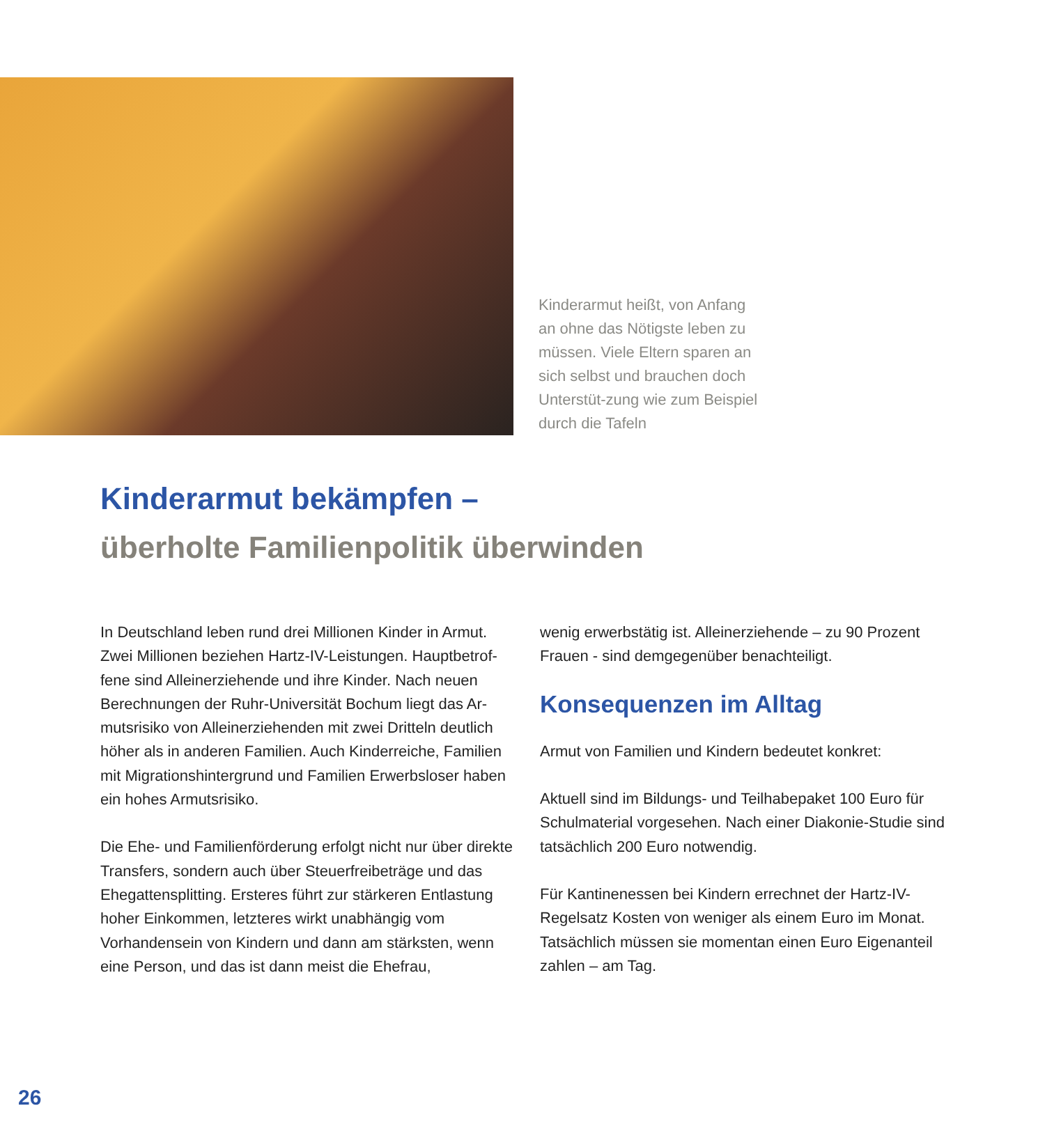Kinderarmut heißt, von Anfang an ohne das Nötigste leben zu müssen. Viele Eltern sparen an sich selbst und brauchen doch Unterstüt-zung wie zum Beispiel durch die Tafeln
Kinderarmut bekämpfen –
überholte Familienpolitik überwinden
In Deutschland leben rund drei Millionen Kinder in Armut. Zwei Millionen beziehen Hartz-IV-Leistungen. Hauptbetrof-fene sind Alleinerziehende und ihre Kinder. Nach neuen Berechnungen der Ruhr-Universität Bochum liegt das Ar-mutsrisiko von Alleinerziehenden mit zwei Dritteln deutlich höher als in anderen Familien. Auch Kinderreiche, Familien mit Migrationshintergrund und Familien Erwerbsloser haben ein hohes Armutsrisiko.
Die Ehe- und Familienförderung erfolgt nicht nur über direkte Transfers, sondern auch über Steuerfreibeträge und das Ehegattensplitting. Ersteres führt zur stärkeren Entlastung hoher Einkommen, letzteres wirkt unabhängig vom Vorhandensein von Kindern und dann am stärksten, wenn eine Person, und das ist dann meist die Ehefrau,
wenig erwerbstätig ist. Alleinerziehende – zu 90 Prozent Frauen - sind demgegenüber benachteiligt.
Konsequenzen im Alltag
Armut von Familien und Kindern bedeutet konkret:
Aktuell sind im Bildungs- und Teilhabepaket 100 Euro für Schulmaterial vorgesehen. Nach einer Diakonie-Studie sind tatsächlich 200 Euro notwendig.
Für Kantinenessen bei Kindern errechnet der Hartz-IV-Regelsatz Kosten von weniger als einem Euro im Monat. Tatsächlich müssen sie momentan einen Euro Eigenanteil zahlen – am Tag.
26